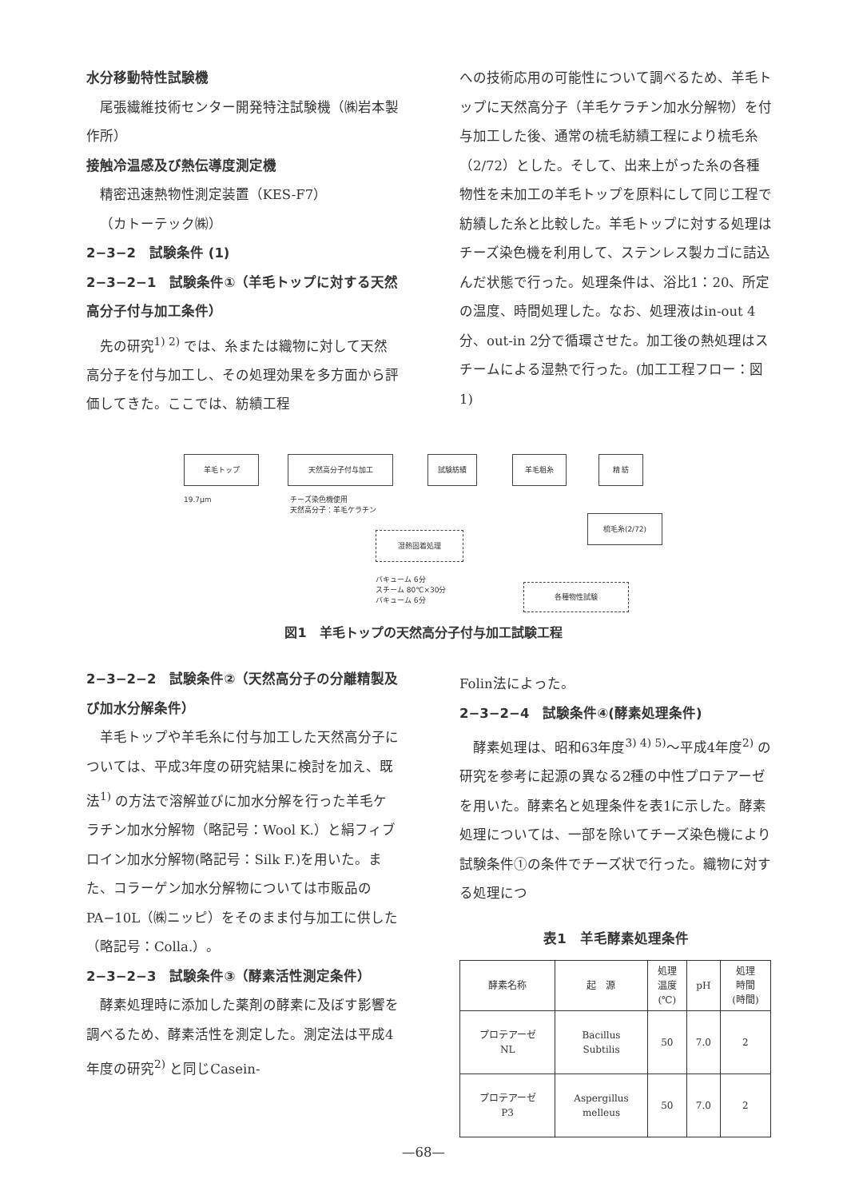水分移動特性試験機
尾張繊維技術センター開発特注試験機（㈱岩本製作所）
接触冷温感及び熱伝導度測定機
精密迅速熱物性測定装置（KES-F7）
（カトーテック㈱）
2−3−2　試験条件 (1)
2−3−2−1　試験条件①（羊毛トップに対する天然高分子付与加工条件）
先の研究<sup>1) 2)</sup> では、糸または織物に対して天然高分子を付与加工し、その処理効果を多方面から評価してきた。ここでは、紡績工程
への技術応用の可能性について調べるため、羊毛トップに天然高分子（羊毛ケラチン加水分解物）を付与加工した後、通常の梳毛紡績工程により梳毛糸（2/72）とした。そして、出来上がった糸の各種物性を未加工の羊毛トップを原料にして同じ工程で紡績した糸と比較した。羊毛トップに対する処理はチーズ染色機を利用して、ステンレス製カゴに詰込んだ状態で行った。処理条件は、浴比1：20、所定の温度、時間処理した。なお、処理液はin-out 4分、out-in 2分で循環させた。加工後の熱処理はスチームによる湿熱で行った。(加工工程フロー：図1)
羊毛トップ 天然高分子付与加工 試験紡績 羊毛粗糸 精 紡
19.7μm
チーズ染色機使用
天然高分子：羊毛ケラチン
湿熱固着処理
梳毛糸(2/72)
バキューム 6分
スチーム 80℃×30分
バキューム 6分
各種物性試験
図1　羊毛トップの天然高分子付与加工試験工程
2−3−2−2　試験条件②（天然高分子の分離精製及び加水分解条件）
羊毛トップや羊毛糸に付与加工した天然高分子については、平成3年度の研究結果に検討を加え、既法<sup>1)</sup> の方法で溶解並びに加水分解を行った羊毛ケラチン加水分解物（略記号：Wool K.）と絹フィブロイン加水分解物(略記号：Silk F.)を用いた。また、コラーゲン加水分解物については市販品のPA−10L（㈱ニッピ）をそのまま付与加工に供した（略記号：Colla.）。
2−3−2−3　試験条件③（酵素活性測定条件）
酵素処理時に添加した薬剤の酵素に及ぼす影響を調べるため、酵素活性を測定した。測定法は平成4年度の研究<sup>2)</sup> と同じCasein-
Folin法によった。
2−3−2−4　試験条件④(酵素処理条件)
酵素処理は、昭和63年度<sup>3) 4) 5)</sup>〜平成4年度<sup>2)</sup> の研究を参考に起源の異なる2種の中性プロテアーゼを用いた。酵素名と処理条件を表1に示した。酵素処理については、一部を除いてチーズ染色機により試験条件①の条件でチーズ状で行った。織物に対する処理につ
表1　羊毛酵素処理条件
| 酵素名称 | 起 源 | 処理 温度 (℃) | pH | 処理 時間 (時間) |
| プロテアーゼ NL | Bacillus Subtilis | 50 | 7.0 | 2 |
| プロテアーゼ P3 | Aspergillus melleus | 50 | 7.0 | 2 |
—68—